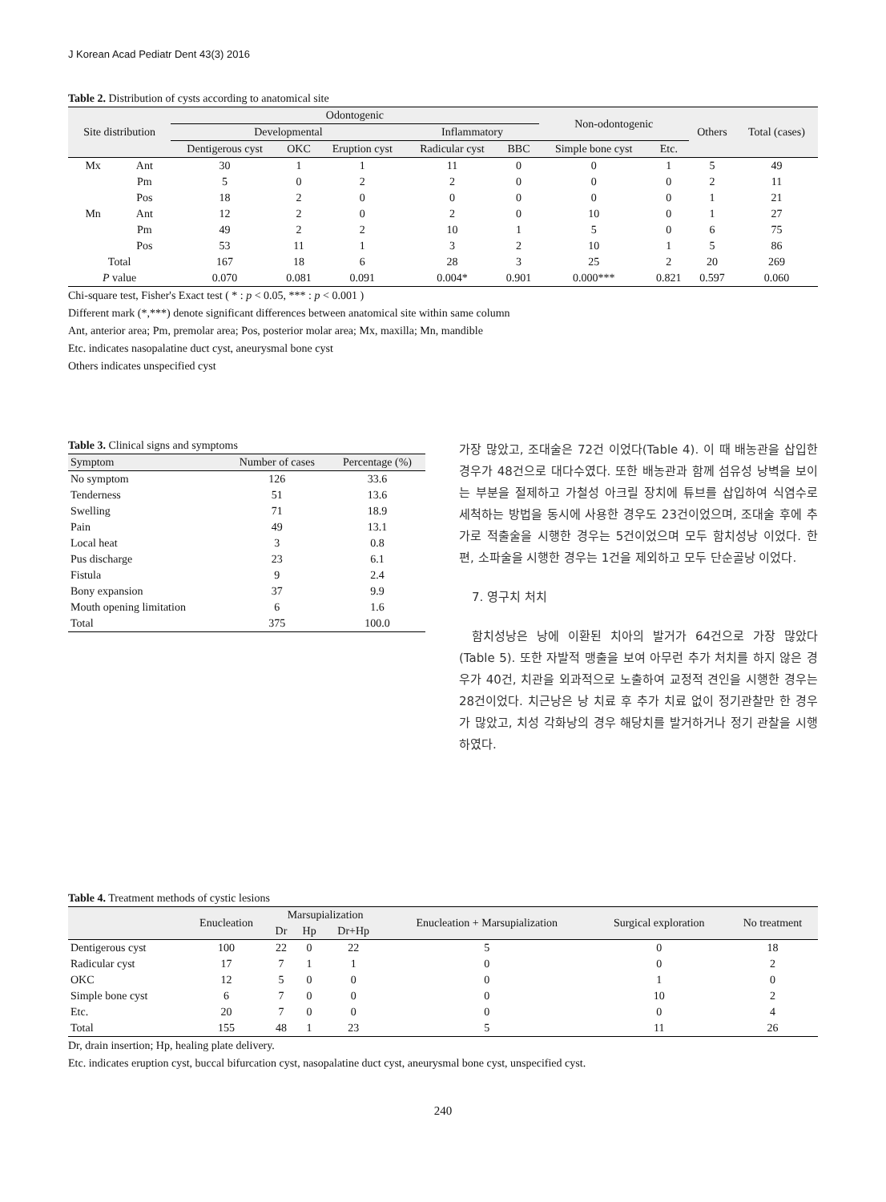J Korean Acad Pediatr Dent 43(3) 2016
Table 2. Distribution of cysts according to anatomical site
| Site distribution | | Odontogenic | | | | | Non-odontogenic | | Others | Total (cases) |
| --- | --- | --- | --- | --- | --- | --- | --- | --- | --- | --- |
| | | Developmental | | | Inflammatory | | | | | |
| | | Dentigerous cyst | OKC | Eruption cyst | Radicular cyst | BBC | Simple bone cyst | Etc. | | |
| Mx | Ant | 30 | 1 | 1 | 11 | 0 | 0 | 1 | 5 | 49 |
| | Pm | 5 | 0 | 2 | 2 | 0 | 0 | 0 | 2 | 11 |
| | Pos | 18 | 2 | 0 | 0 | 0 | 0 | 0 | 1 | 21 |
| Mn | Ant | 12 | 2 | 0 | 2 | 0 | 10 | 0 | 1 | 27 |
| | Pm | 49 | 2 | 2 | 10 | 1 | 5 | 0 | 6 | 75 |
| | Pos | 53 | 11 | 1 | 3 | 2 | 10 | 1 | 5 | 86 |
| Total | | 167 | 18 | 6 | 28 | 3 | 25 | 2 | 20 | 269 |
| P value | | 0.070 | 0.081 | 0.091 | 0.004* | 0.901 | 0.000*** | 0.821 | 0.597 | 0.060 |
Chi-square test, Fisher's Exact test ( * : p < 0.05, *** : p < 0.001 )
Different mark (*,***) denote significant differences between anatomical site within same column
Ant, anterior area; Pm, premolar area; Pos, posterior molar area; Mx, maxilla; Mn, mandible
Etc. indicates nasopalatine duct cyst, aneurysmal bone cyst
Others indicates unspecified cyst
Table 3. Clinical signs and symptoms
| Symptom | Number of cases | Percentage (%) |
| --- | --- | --- |
| No symptom | 126 | 33.6 |
| Tenderness | 51 | 13.6 |
| Swelling | 71 | 18.9 |
| Pain | 49 | 13.1 |
| Local heat | 3 | 0.8 |
| Pus discharge | 23 | 6.1 |
| Fistula | 9 | 2.4 |
| Bony expansion | 37 | 9.9 |
| Mouth opening limitation | 6 | 1.6 |
| Total | 375 | 100.0 |
가장 많았고, 조대술은 72건 이었다(Table 4). 이 때 배농관을 삽입한 경우가 48건으로 대다수였다. 또한 배농관과 함께 섬유성 낭벽을 보이는 부분을 절제하고 가철성 아크릴 장치에 튜브를 삽입하여 식염수로 세척하는 방법을 동시에 사용한 경우도 23건이었으며, 조대술 후에 추가로 적출술을 시행한 경우는 5건이었으며 모두 함치성낭 이었다. 한편, 소파술을 시행한 경우는 1건을 제외하고 모두 단순골낭 이었다.
7. 영구치 처치
함치성낭은 낭에 이환된 치아의 발거가 64건으로 가장 많았다(Table 5). 또한 자발적 맹출을 보여 아무런 추가 처치를 하지 않은 경우가 40건, 치관을 외과적으로 노출하여 교정적 견인을 시행한 경우는 28건이었다. 치근낭은 낭 치료 후 추가 치료 없이 정기관찰만 한 경우가 많았고, 치성 각화낭의 경우 해당치를 발거하거나 정기 관찰을 시행하였다.
Table 4. Treatment methods of cystic lesions
| | Enucleation | Marsupialization | | | Enucleation + Marsupialization | Surgical exploration | No treatment |
| --- | --- | --- | --- | --- | --- | --- | --- |
| | | Dr | Hp | Dr+Hp | | | |
| Dentigerous cyst | 100 | 22 | 0 | 22 | 5 | 0 | 18 |
| Radicular cyst | 17 | 7 | 1 | 1 | 0 | 0 | 2 |
| OKC | 12 | 5 | 0 | 0 | 0 | 1 | 0 |
| Simple bone cyst | 6 | 7 | 0 | 0 | 0 | 10 | 2 |
| Etc. | 20 | 7 | 0 | 0 | 0 | 0 | 4 |
| Total | 155 | 48 | 1 | 23 | 5 | 11 | 26 |
Dr, drain insertion; Hp, healing plate delivery.
Etc. indicates eruption cyst, buccal bifurcation cyst, nasopalatine duct cyst, aneurysmal bone cyst, unspecified cyst.
240